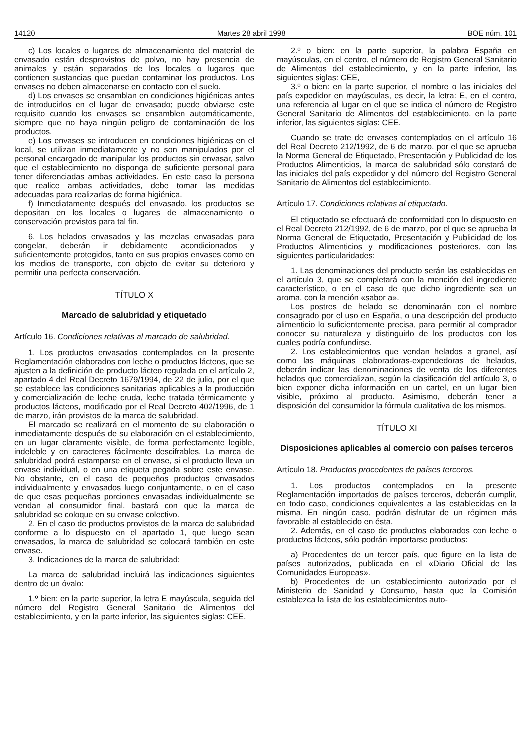14120 Martes 28 abril 1998 BOE núm. 101
c) Los locales o lugares de almacenamiento del material de envasado están desprovistos de polvo, no hay presencia de animales y están separados de los locales o lugares que contienen sustancias que puedan contaminar los productos. Los envases no deben almacenarse en contacto con el suelo.
d) Los envases se ensamblan en condiciones higiénicas antes de introducirlos en el lugar de envasado; puede obviarse este requisito cuando los envases se ensamblen automáticamente, siempre que no haya ningún peligro de contaminación de los productos.
e) Los envases se introducen en condiciones higiénicas en el local, se utilizan inmediatamente y no son manipulados por el personal encargado de manipular los productos sin envasar, salvo que el establecimiento no disponga de suficiente personal para tener diferenciadas ambas actividades. En este caso la persona que realice ambas actividades, debe tomar las medidas adecuadas para realizarlas de forma higiénica.
f) Inmediatamente después del envasado, los productos se depositan en los locales o lugares de almacenamiento o conservación previstos para tal fin.
6. Los helados envasados y las mezclas envasadas para congelar, deberán ir debidamente acondicionados y suficientemente protegidos, tanto en sus propios envases como en los medios de transporte, con objeto de evitar su deterioro y permitir una perfecta conservación.
TÍTULO X
Marcado de salubridad y etiquetado
Artículo 16. Condiciones relativas al marcado de salubridad.
1. Los productos envasados contemplados en la presente Reglamentación elaborados con leche o productos lácteos, que se ajusten a la definición de producto lácteo regulada en el artículo 2, apartado 4 del Real Decreto 1679/1994, de 22 de julio, por el que se establece las condiciones sanitarias aplicables a la producción y comercialización de leche cruda, leche tratada térmicamente y productos lácteos, modificado por el Real Decreto 402/1996, de 1 de marzo, irán provistos de la marca de salubridad.
El marcado se realizará en el momento de su elaboración o inmediatamente después de su elaboración en el establecimiento, en un lugar claramente visible, de forma perfectamente legible, indeleble y en caracteres fácilmente descifrables. La marca de salubridad podrá estamparse en el envase, si el producto lleva un envase individual, o en una etiqueta pegada sobre este envase. No obstante, en el caso de pequeños productos envasados individualmente y envasados luego conjuntamente, o en el caso de que esas pequeñas porciones envasadas individualmente se vendan al consumidor final, bastará con que la marca de salubridad se coloque en su envase colectivo.
2. En el caso de productos provistos de la marca de salubridad conforme a lo dispuesto en el apartado 1, que luego sean envasados, la marca de salubridad se colocará también en este envase.
3. Indicaciones de la marca de salubridad:
La marca de salubridad incluirá las indicaciones siguientes dentro de un óvalo:
1.º bien: en la parte superior, la letra E mayúscula, seguida del número del Registro General Sanitario de Alimentos del establecimiento, y en la parte inferior, las siguientes siglas: CEE,
2.º o bien: en la parte superior, la palabra España en mayúsculas, en el centro, el número de Registro General Sanitario de Alimentos del establecimiento, y en la parte inferior, las siguientes siglas: CEE,
3.º o bien: en la parte superior, el nombre o las iniciales del país expedidor en mayúsculas, es decir, la letra: E, en el centro, una referencia al lugar en el que se indica el número de Registro General Sanitario de Alimentos del establecimiento, en la parte inferior, las siguientes siglas: CEE.
Cuando se trate de envases contemplados en el artículo 16 del Real Decreto 212/1992, de 6 de marzo, por el que se aprueba la Norma General de Etiquetado, Presentación y Publicidad de los Productos Alimenticios, la marca de salubridad sólo constará de las iniciales del país expedidor y del número del Registro General Sanitario de Alimentos del establecimiento.
Artículo 17. Condiciones relativas al etiquetado.
El etiquetado se efectuará de conformidad con lo dispuesto en el Real Decreto 212/1992, de 6 de marzo, por el que se aprueba la Norma General de Etiquetado, Presentación y Publicidad de los Productos Alimenticios y modificaciones posteriores, con las siguientes particularidades:
1. Las denominaciones del producto serán las establecidas en el artículo 3, que se completará con la mención del ingrediente característico, o en el caso de que dicho ingrediente sea un aroma, con la mención «sabor a».
Los postres de helado se denominarán con el nombre consagrado por el uso en España, o una descripción del producto alimenticio lo suficientemente precisa, para permitir al comprador conocer su naturaleza y distinguirlo de los productos con los cuales podría confundirse.
2. Los establecimientos que vendan helados a granel, así como las máquinas elaboradoras-expendedoras de helados, deberán indicar las denominaciones de venta de los diferentes helados que comercializan, según la clasificación del artículo 3, o bien exponer dicha información en un cartel, en un lugar bien visible, próximo al producto. Asimismo, deberán tener a disposición del consumidor la fórmula cualitativa de los mismos.
TÍTULO XI
Disposiciones aplicables al comercio con países terceros
Artículo 18. Productos procedentes de países terceros.
1. Los productos contemplados en la presente Reglamentación importados de países terceros, deberán cumplir, en todo caso, condiciones equivalentes a las establecidas en la misma. En ningún caso, podrán disfrutar de un régimen más favorable al establecido en ésta.
2. Además, en el caso de productos elaborados con leche o productos lácteos, sólo podrán importarse productos:
a) Procedentes de un tercer país, que figure en la lista de países autorizados, publicada en el «Diario Oficial de las Comunidades Europeas».
b) Procedentes de un establecimiento autorizado por el Ministerio de Sanidad y Consumo, hasta que la Comisión establezca la lista de los establecimientos auto-